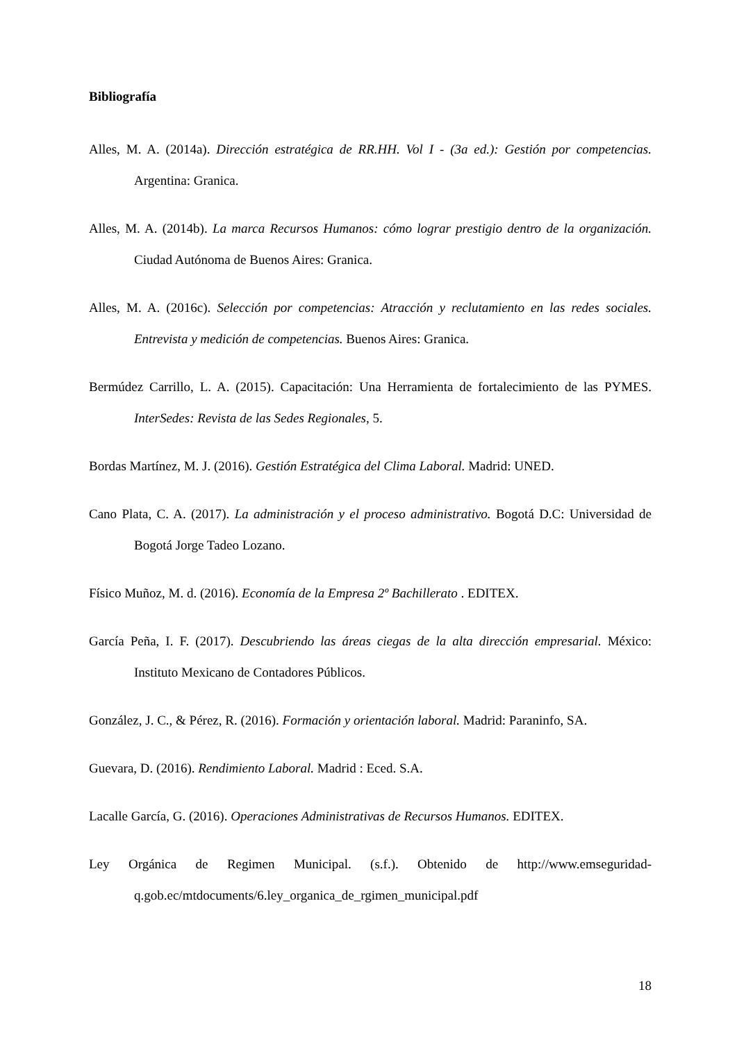Bibliografía
Alles, M. A. (2014a). Dirección estratégica de RR.HH. Vol I - (3a ed.): Gestión por competencias. Argentina: Granica.
Alles, M. A. (2014b). La marca Recursos Humanos: cómo lograr prestigio dentro de la organización. Ciudad Autónoma de Buenos Aires: Granica.
Alles, M. A. (2016c). Selección por competencias: Atracción y reclutamiento en las redes sociales. Entrevista y medición de competencias. Buenos Aires: Granica.
Bermúdez Carrillo, L. A. (2015). Capacitación: Una Herramienta de fortalecimiento de las PYMES. InterSedes: Revista de las Sedes Regionales, 5.
Bordas Martínez, M. J. (2016). Gestión Estratégica del Clima Laboral. Madrid: UNED.
Cano Plata, C. A. (2017). La administración y el proceso administrativo. Bogotá D.C: Universidad de Bogotá Jorge Tadeo Lozano.
Físico Muñoz, M. d. (2016). Economía de la Empresa 2º Bachillerato . EDITEX.
García Peña, I. F. (2017). Descubriendo las áreas ciegas de la alta dirección empresarial. México: Instituto Mexicano de Contadores Públicos.
González, J. C., & Pérez, R. (2016). Formación y orientación laboral. Madrid: Paraninfo, SA.
Guevara, D. (2016). Rendimiento Laboral. Madrid : Eced. S.A.
Lacalle García, G. (2016). Operaciones Administrativas de Recursos Humanos. EDITEX.
Ley Orgánica de Regimen Municipal. (s.f.). Obtenido de http://www.emseguridad-q.gob.ec/mtdocuments/6.ley_organica_de_rgimen_municipal.pdf
18